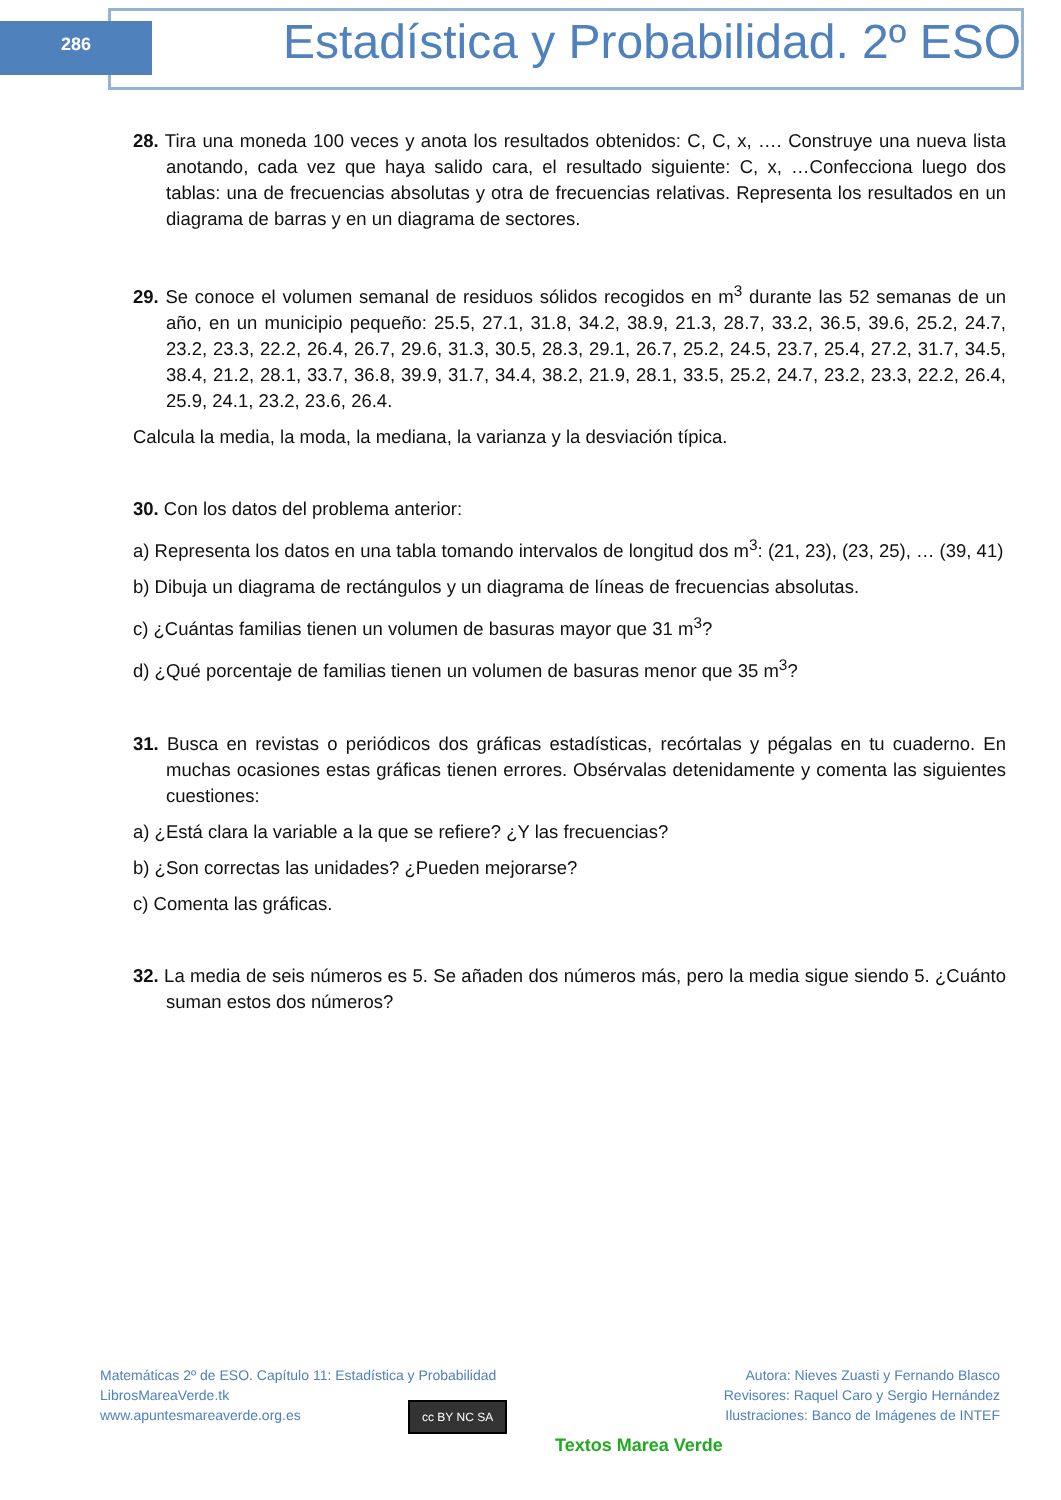286
Estadística y Probabilidad. 2º ESO
28. Tira una moneda 100 veces y anota los resultados obtenidos: C, C, x, …. Construye una nueva lista anotando, cada vez que haya salido cara, el resultado siguiente: C, x, …Confecciona luego dos tablas: una de frecuencias absolutas y otra de frecuencias relativas. Representa los resultados en un diagrama de barras y en un diagrama de sectores.
29. Se conoce el volumen semanal de residuos sólidos recogidos en m<sup>3</sup> durante las 52 semanas de un año, en un municipio pequeño: 25.5, 27.1, 31.8, 34.2, 38.9, 21.3, 28.7, 33.2, 36.5, 39.6, 25.2, 24.7, 23.2, 23.3, 22.2, 26.4, 26.7, 29.6, 31.3, 30.5, 28.3, 29.1, 26.7, 25.2, 24.5, 23.7, 25.4, 27.2, 31.7, 34.5, 38.4, 21.2, 28.1, 33.7, 36.8, 39.9, 31.7, 34.4, 38.2, 21.9, 28.1, 33.5, 25.2, 24.7, 23.2, 23.3, 22.2, 26.4, 25.9, 24.1, 23.2, 23.6, 26.4.
Calcula la media, la moda, la mediana, la varianza y la desviación típica.
30. Con los datos del problema anterior:
a) Representa los datos en una tabla tomando intervalos de longitud dos m<sup>3</sup>: (21, 23), (23, 25), … (39, 41)
b) Dibuja un diagrama de rectángulos y un diagrama de líneas de frecuencias absolutas.
c) ¿Cuántas familias tienen un volumen de basuras mayor que 31 m<sup>3</sup>?
d) ¿Qué porcentaje de familias tienen un volumen de basuras menor que 35 m<sup>3</sup>?
31. Busca en revistas o periódicos dos gráficas estadísticas, recórtalas y pégalas en tu cuaderno. En muchas ocasiones estas gráficas tienen errores. Obsérvalas detenidamente y comenta las siguientes cuestiones:
a) ¿Está clara la variable a la que se refiere? ¿Y las frecuencias?
b) ¿Son correctas las unidades? ¿Pueden mejorarse?
c) Comenta las gráficas.
32. La media de seis números es 5. Se añaden dos números más, pero la media sigue siendo 5. ¿Cuánto suman estos dos números?
Matemáticas 2º de ESO. Capítulo 11: Estadística y Probabilidad
LibrosMareaVerde.tk
www.apuntesmareaverde.org.es
Autora: Nieves Zuasti y Fernando Blasco
Revisores: Raquel Caro y Sergio Hernández
Ilustraciones: Banco de Imágenes de INTEF
cc BY NC SA
Textos Marea Verde